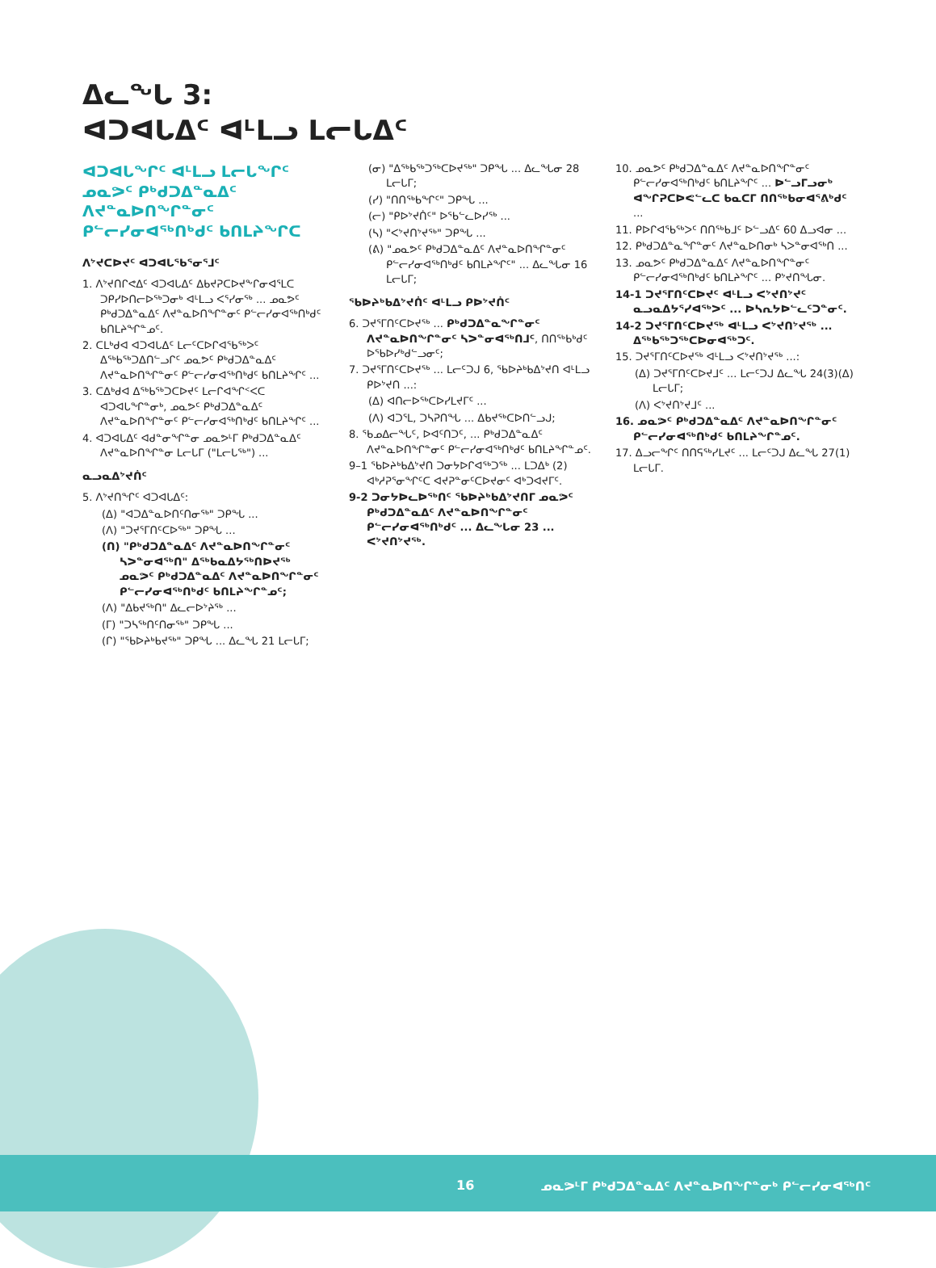ᐃᓚᖓ 3:
ᐊᑐᐊᒐᐃᑦ ᐊᒻᒪᓗ ᒪᓕᒐᐃᑦ
ᐊᑐᐊᒐᖏᑦ ᐊᒻᒪᓗ ᒪᓕᒐᖏᑦ ᓄᓇᕗᑦ ᑭᒃᑯᑐᐃᓐᓇᐃᑦ ᐱᔪᓐᓇᐅᑎᖏᓐᓂᑦ ᑭᓪᓕᓯᓂᐊᖅᑎᒃᑯᑦ ᑲᑎᒪᔨᖏᑕ
ᐱᔾᔪᑕᐅᔪᑦ ᐊᑐᐊᒐᖃᕐᓂᕐᒧᑦ
1. ᐱᔾᔪᑎᒋᕙᐃᑦ ᐊᑐᐊᒐᐃᑦ ᐃᑲᔪᕈᑕᐅᔪᖕᒋᓂᐊᕐᒪᑕ ᑐᑭᓯᐅᑎᓕᐅᖅᑐᓂᒃ ᐊᒻᒪᓗ ᐸᕐᓯᓂᖅ ... ᓄᓇᕗᑦ ᑭᒃᑯᑐᐃᓐᓇᐃᑦ ᐱᔪᓐᓇᐅᑎᖏᓐᓂᑦ ᑭᓪᓕᓯᓂᐊᖅᑎᒃᑯᑦ ᑲᑎᒪᔨᖏᓐᓄᑦ.
2. ᑕᒪᒃᑯᐊ ᐊᑐᐊᒐᐃᑦ ᒪᓕᑦᑕᐅᒋᐊᖃᖅᐳᑦ ᐃᖅᑲᖅᑐᐃᑎᓪᓗᒋᑦ ᓄᓇᕗᑦ ᑭᒃᑯᑐᐃᓐᓇᐃᑦ ᐱᔪᓐᓇᐅᑎᖏᓐᓂᑦ ᑭᓪᓕᓯᓂᐊᖅᑎᒃᑯᑦ ᑲᑎᒪᔨᖏᑦ ...
3. ᑕᐃᒃᑯᐊ ᐃᖅᑲᖅᑐᑕᐅᔪᑦ ᒪᓕᒋᐊᖏᑉᐸᑕ ᐊᑐᐊᒐᖏᓐᓂᒃ, ᓄᓇᕗᑦ ᑭᒃᑯᑐᐃᓐᓇᐃᑦ ᐱᔪᓐᓇᐅᑎᖏᓐᓂᑦ ᑭᓪᓕᓯᓂᐊᖅᑎᒃᑯᑦ ᑲᑎᒪᔨᖏᑦ ...
4. ᐊᑐᐊᒐᐃᑦ ᐊᑯᓐᓂᖏᓐᓂ ᓄᓇᕗᒻᒥ ᑭᒃᑯᑐᐃᓐᓇᐃᑦ ᐱᔪᓐᓇᐅᑎᖏᓐᓂ ᒪᓕᒐᒥ ("ᒪᓕᒐᖅ") ...
ᓇᓗᓇᐃᔾᔪᑏᑦ
5. ᐱᔾᔪᑎᖏᑦ ᐊᑐᐊᒐᐃᑦ:
(ᐃ) "ᐊᑐᐃᓐᓇᐅᑎᑦᑎᓂᖅ" ᑐᑭᖓ ...
(ᐱ) "ᑐᔪᕐᒥᑎᑦᑕᐅᖅ" ᑐᑭᖓ ...
(ᑎ) "ᑭᒃᑯᑐᐃᓐᓇᐃᑦ ᐱᔪᓐᓇᐅᑎᖏᓐᓂᑦ ᓴᐳᓐᓂᐊᖅᑎ" ᐃᖅᑲᓇᐃᔭᖅᑎᐅᔪᖅ ᓄᓇᕗᑦ ᑭᒃᑯᑐᐃᓐᓇᐃᑦ ᐱᔪᓐᓇᐅᑎᖏᓐᓂᑦ ᑭᓪᓕᓯᓂᐊᖅᑎᒃᑯᑦ ᑲᑎᒪᔨᖏᓐᓄᑦ;
(ᐱ) "ᐃᑲᔪᖅᑎ" ᐃᓚᓕᐅᔾᔨᖅ ...
(ᒥ) "ᑐᓴᖅᑎᑦᑎᓂᖅ" ᑐᑭᖓ ...
(ᒋ) "ᖃᐅᔨᒃᑲᔪᖅ" ᑐᑭᖓ ... ᐃᓚᖓ 21 ᒪᓕᒐᒥ;
(ᓂ) "ᐃᖅᑲᖅᑐᖅᑕᐅᔪᖅ" ᑐᑭᖓ ... ᐃᓚᖓᓂ 28 ᒪᓕᒐᒥ;
(ᓯ) "ᑎᑎᖅᑲᖏᑦ" ᑐᑭᖓ ...
(ᓕ) "ᑭᐅᔾᔪᑏᑦ" ᐅᖃᓪᓚᐅᓯᖅ ...
(ᓴ) "ᐸᔾᔪᑎᔾᔪᖅ" ᑐᑭᖓ ...
(ᕕ) "ᓄᓇᕗᑦ ᑭᒃᑯᑐᐃᓐᓇᐃᑦ ᐱᔪᓐᓇᐅᑎᖏᓐᓂᑦ ᑭᓪᓕᓯᓂᐊᖅᑎᒃᑯᑦ ᑲᑎᒪᔨᖏᑦ" ... ᐃᓚᖓᓂ 16 ᒪᓕᒐᒥ;
ᖃᐅᔨᒃᑲᐃᔾᔪᑏᑦ ᐊᒻᒪᓗ ᑭᐅᔾᔪᑏᑦ
6. ᑐᔪᕐᒥᑎᑦᑕᐅᔪᖅ ... ᑭᒃᑯᑐᐃᓐᓇᖏᓐᓂᑦ ᐱᔪᓐᓇᐅᑎᖏᓐᓂᑦ ᓴᐳᓐᓂᐊᖅᑎᒧᑦ, ᑎᑎᖅᑲᒃᑯᑦ ᐅᖃᐅᓯᒃᑯᓪᓗᓂᑦ;
7. ᑐᔪᕐᒥᑎᑦᑕᐅᔪᖅ ... ᒪᓕᑦᑐᒍ 6, ᖃᐅᔨᒃᑲᐃᔾᔪᑎ ᐊᒻᒪᓗ ᑭᐅᔾᔪᑎ ...:
(ᐃ) ᐊᑎᓕᐅᖅᑕᐅᓯᒪᔪᒥᑦ ...
(ᐱ) ᐊᑐᕐᒪ, ᑐᓴᕈᑎᖓ ... ᐃᑲᔪᖅᑕᐅᑎᓪᓗᒍ;
8. ᖃᓄᐃᓕᖓᑦ, ᐅᐊᑦᑎᑐᑦ, ... ᑭᒃᑯᑐᐃᓐᓇᐃᑦ ᐱᔪᓐᓇᐅᑎᖏᓐᓂᑦ ᑭᓪᓕᓯᓂᐊᖅᑎᒃᑯᑦ ᑲᑎᒪᔨᖏᓐᓄᑦ.
9–1 ᖃᐅᔨᒃᑲᐃᔾᔪᑎ ᑐᓂᔭᐅᒋᐊᖅᑐᖅ ... ᒪᑐᐃᒃ (2) ᐊᒃᓱᕈᕐᓂᖏᑦᑕ ᐊᔪᕈᓐᓂᑦᑕᐅᔪᓂᑦ ᐊᒃᑐᐊᔪᒥᑦ.
9-2 ᑐᓂᔭᐅᓚᐅᖅᑎᑦ ᖃᐅᔨᒃᑲᐃᔾᔪᑎᒥ ᓄᓇᕗᑦ ᑭᒃᑯᑐᐃᓐᓇᐃᑦ ᐱᔪᓐᓇᐅᑎᖏᓐᓂᑦ ᑭᓪᓕᓯᓂᐊᖅᑎᒃᑯᑦ ... ᐃᓚᖓᓂ 23 ... ᐸᔾᔪᑎᔾᔪᖅ.
10. ᓄᓇᕗᑦ ᑭᒃᑯᑐᐃᓐᓇᐃᑦ ᐱᔪᓐᓇᐅᑎᖏᓐᓂᑦ ᑭᓪᓕᓯᓂᐊᖅᑎᒃᑯᑦ ᑲᑎᒪᔨᖏᑦ ... ᐅᓪᓗᒥᓗᓂᒃ ᐊᖏᕈᑕᐅᕙᓪᓚᑕ ᑲᓇᑕᒥ ᑎᑎᖅᑲᓂᐊᕐᕕᒃᑯᑦ ...
11. ᑭᐅᒋᐊᖃᖅᐳᑦ ᑎᑎᖅᑲᒧᑦ ᐅᓪᓗᐃᑦ 60 ᐃᓗᐊᓂ ...
12. ᑭᒃᑯᑐᐃᓐᓇᖏᓐᓂᑦ ᐱᔪᓐᓇᐅᑎᓂᒃ ᓴᐳᓐᓂᐊᖅᑎ ...
13. ᓄᓇᕗᑦ ᑭᒃᑯᑐᐃᓐᓇᐃᑦ ᐱᔪᓐᓇᐅᑎᖏᓐᓂᑦ ᑭᓪᓕᓯᓂᐊᖅᑎᒃᑯᑦ ᑲᑎᒪᔨᖏᑦ ... ᑭᔾᔪᑎᖓᓂ.
14-1 ᑐᔪᕐᒥᑎᑦᑕᐅᔪᑦ ᐊᒻᒪᓗ ᐸᔾᔪᑎᔾᔪᑦ ᓇᓗᓇᐃᔭᕐᓯᐊᖅᐳᑦ ... ᐅᓴᕆᔭᐅᓪᓚᑦᑐᓐᓂᑦ.
14-2 ᑐᔪᕐᒥᑎᑦᑕᐅᔪᖅ ᐊᒻᒪᓗ ᐸᔾᔪᑎᔾᔪᖅ ... ᐃᖅᑲᖅᑐᖅᑕᐅᓂᐊᖅᑐᑦ.
15. ᑐᔪᕐᒥᑎᑦᑕᐅᔪᖅ ᐊᒻᒪᓗ ᐸᔾᔪᑎᔾᔪᖅ ...:
(ᐃ) ᑐᔪᕐᒥᑎᑦᑕᐅᔪᒧᑦ ... ᒪᓕᑦᑐᒍ ᐃᓚᖓ 24(3)(ᐃ) ᒪᓕᒐᒥ;
(ᐱ) ᐸᔾᔪᑎᔾᔪᒧᑦ ...
16. ᓄᓇᕗᑦ ᑭᒃᑯᑐᐃᓐᓇᐃᑦ ᐱᔪᓐᓇᐅᑎᖏᓐᓂᑦ ᑭᓪᓕᓯᓂᐊᖅᑎᒃᑯᑦ ᑲᑎᒪᔨᖏᓐᓄᑦ.
17. ᐃᓗᓕᖏᑦ ᑎᑎᕋᖅᓯᒪᔪᑦ ... ᒪᓕᑦᑐᒍ ᐃᓚᖓ 27(1) ᒪᓕᒐᒥ.
16
ᓄᓇᕗᒻᒥ ᑭᒃᑯᑐᐃᓐᓇᐃᑦ ᐱᔪᓐᓇᐅᑎᖏᓐᓂᒃ ᑭᓪᓕᓯᓂᐊᖅᑎᑦ